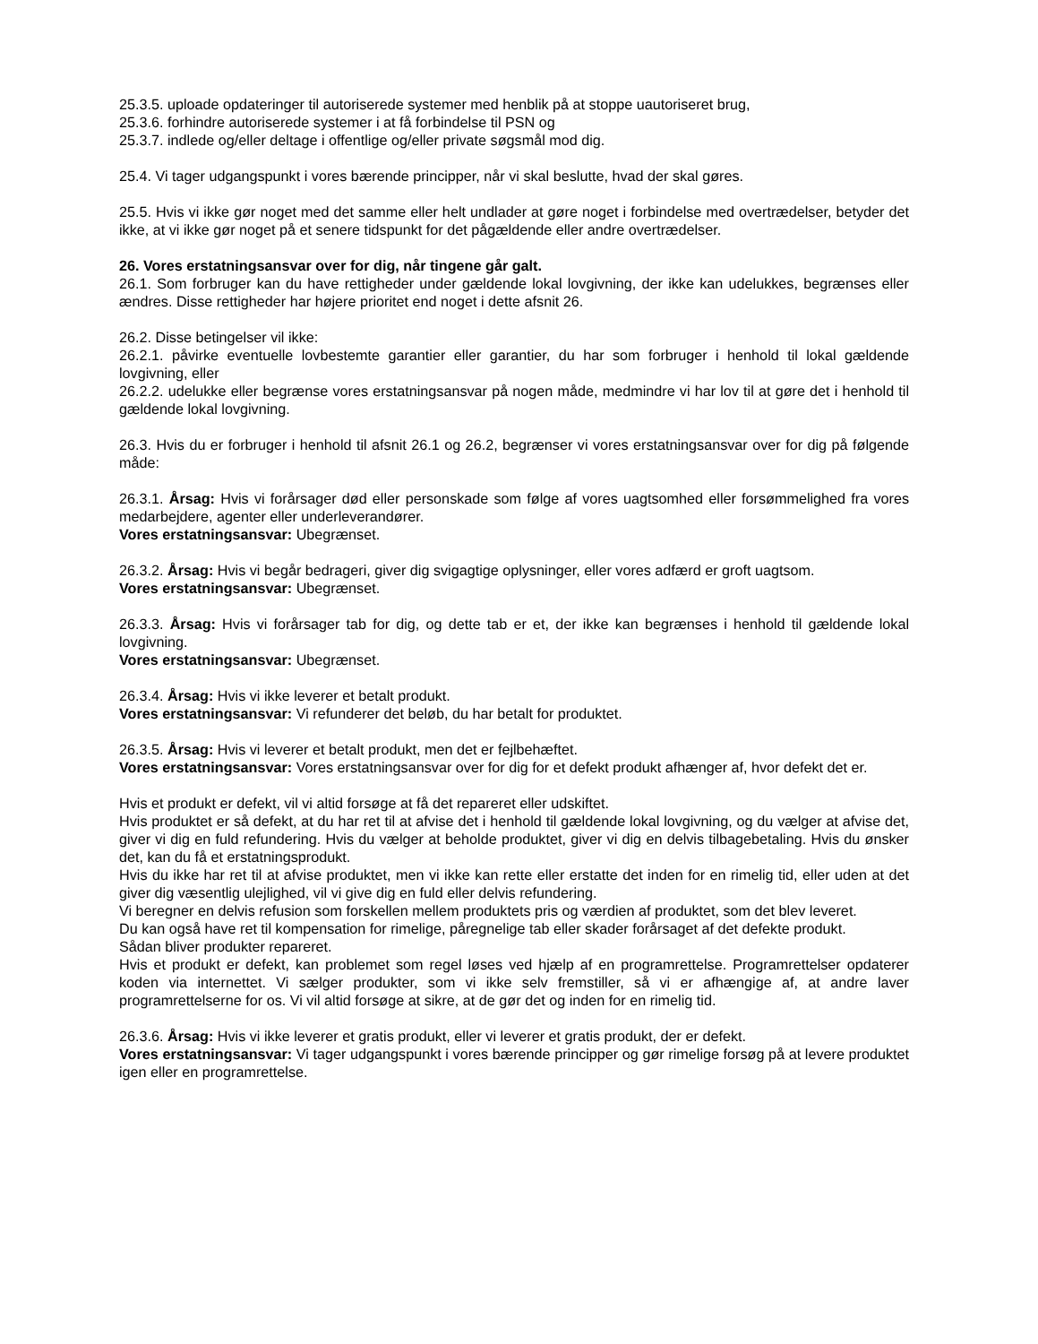25.3.5. uploade opdateringer til autoriserede systemer med henblik på at stoppe uautoriseret brug,
25.3.6. forhindre autoriserede systemer i at få forbindelse til PSN og
25.3.7. indlede og/eller deltage i offentlige og/eller private søgsmål mod dig.
25.4. Vi tager udgangspunkt i vores bærende principper, når vi skal beslutte, hvad der skal gøres.
25.5. Hvis vi ikke gør noget med det samme eller helt undlader at gøre noget i forbindelse med overtrædelser, betyder det ikke, at vi ikke gør noget på et senere tidspunkt for det pågældende eller andre overtrædelser.
26. Vores erstatningsansvar over for dig, når tingene går galt.
26.1. Som forbruger kan du have rettigheder under gældende lokal lovgivning, der ikke kan udelukkes, begrænses eller ændres. Disse rettigheder har højere prioritet end noget i dette afsnit 26.
26.2. Disse betingelser vil ikke:
26.2.1. påvirke eventuelle lovbestemte garantier eller garantier, du har som forbruger i henhold til lokal gældende lovgivning, eller
26.2.2. udelukke eller begrænse vores erstatningsansvar på nogen måde, medmindre vi har lov til at gøre det i henhold til gældende lokal lovgivning.
26.3. Hvis du er forbruger i henhold til afsnit 26.1 og 26.2, begrænser vi vores erstatningsansvar over for dig på følgende måde:
26.3.1. Årsag: Hvis vi forårsager død eller personskade som følge af vores uagtsomhed eller forsømmelighed fra vores medarbejdere, agenter eller underleverandører.
Vores erstatningsansvar: Ubegrænset.
26.3.2. Årsag: Hvis vi begår bedrageri, giver dig svigagtige oplysninger, eller vores adfærd er groft uagtsom.
Vores erstatningsansvar: Ubegrænset.
26.3.3. Årsag: Hvis vi forårsager tab for dig, og dette tab er et, der ikke kan begrænses i henhold til gældende lokal lovgivning.
Vores erstatningsansvar: Ubegrænset.
26.3.4. Årsag: Hvis vi ikke leverer et betalt produkt.
Vores erstatningsansvar: Vi refunderer det beløb, du har betalt for produktet.
26.3.5. Årsag: Hvis vi leverer et betalt produkt, men det er fejlbehæftet.
Vores erstatningsansvar: Vores erstatningsansvar over for dig for et defekt produkt afhænger af, hvor defekt det er.
Hvis et produkt er defekt, vil vi altid forsøge at få det repareret eller udskiftet.
Hvis produktet er så defekt, at du har ret til at afvise det i henhold til gældende lokal lovgivning, og du vælger at afvise det, giver vi dig en fuld refundering. Hvis du vælger at beholde produktet, giver vi dig en delvis tilbagebetaling. Hvis du ønsker det, kan du få et erstatningsprodukt.
Hvis du ikke har ret til at afvise produktet, men vi ikke kan rette eller erstatte det inden for en rimelig tid, eller uden at det giver dig væsentlig ulejlighed, vil vi give dig en fuld eller delvis refundering.
Vi beregner en delvis refusion som forskellen mellem produktets pris og værdien af produktet, som det blev leveret.
Du kan også have ret til kompensation for rimelige, påregnelige tab eller skader forårsaget af det defekte produkt.
Sådan bliver produkter repareret.
Hvis et produkt er defekt, kan problemet som regel løses ved hjælp af en programrettelse. Programrettelser opdaterer koden via internettet. Vi sælger produkter, som vi ikke selv fremstiller, så vi er afhængige af, at andre laver programrettelserne for os. Vi vil altid forsøge at sikre, at de gør det og inden for en rimelig tid.
26.3.6. Årsag: Hvis vi ikke leverer et gratis produkt, eller vi leverer et gratis produkt, der er defekt.
Vores erstatningsansvar: Vi tager udgangspunkt i vores bærende principper og gør rimelige forsøg på at levere produktet igen eller en programrettelse.